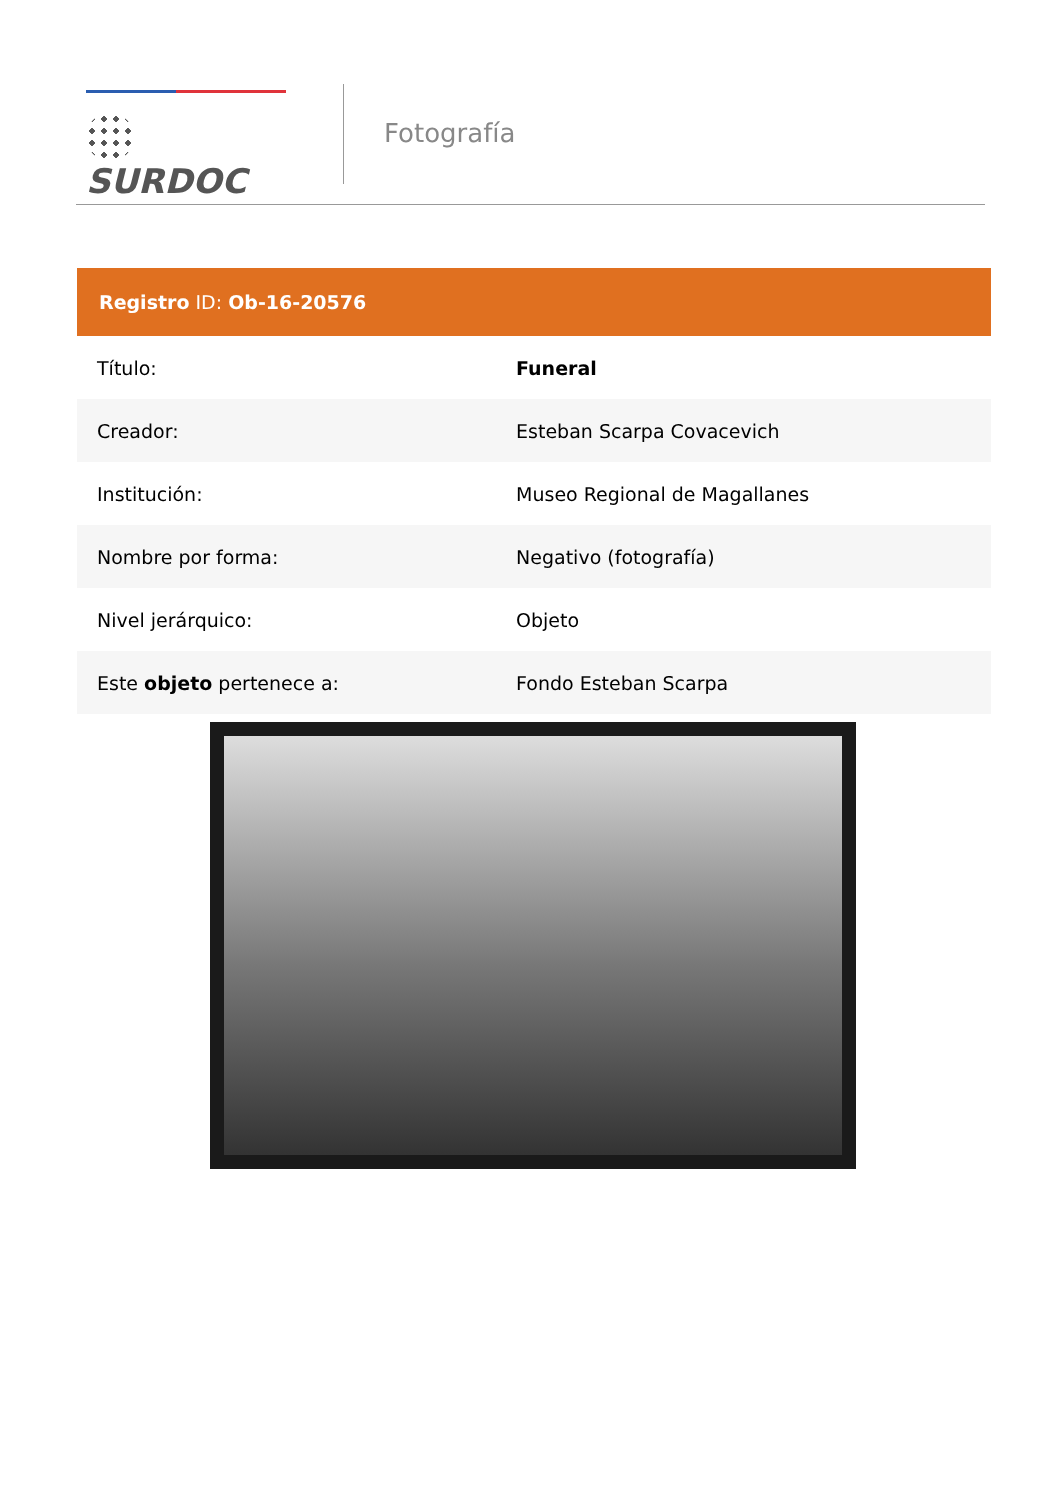SURDOC
Fotografía
| Registro ID: Ob-16-20576 | |
| --- | --- |
| Título: | Funeral |
| Creador: | Esteban Scarpa Covacevich |
| Institución: | Museo Regional de Magallanes |
| Nombre por forma: | Negativo (fotografía) |
| Nivel jerárquico: | Objeto |
| Este objeto pertenece a: | Fondo Esteban Scarpa |